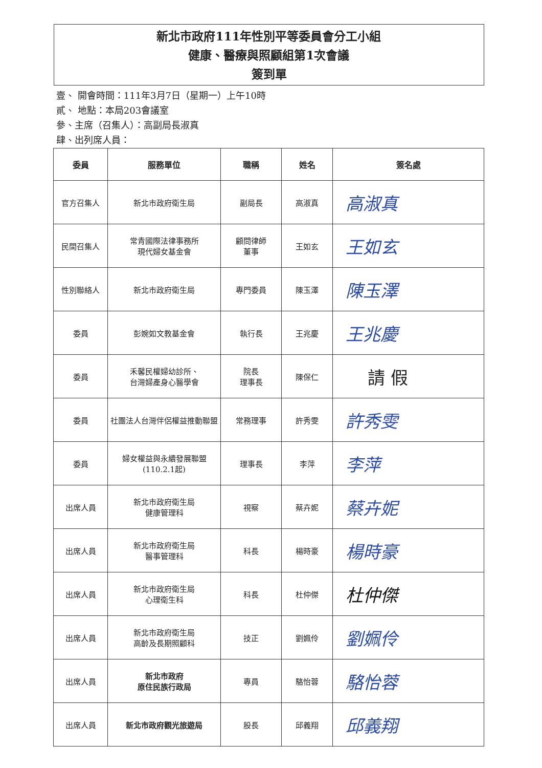新北市政府111年性別平等委員會分工小組
健康、醫療與照顧組第1次會議
簽到單
壹、 開會時間：111年3月7日（星期一）上午10時
貳、 地點：本局203會議室
參、主席（召集人）：高副局長淑真
肆、出列席人員：
| 委員 | 服務單位 | 職稱 | 姓名 | 簽名處 |
| --- | --- | --- | --- | --- |
| 官方召集人 | 新北市政府衛生局 | 副局長 | 高淑真 | 高淑真 |
| 民間召集人 | 常青國際法律事務所 現代婦女基金會 | 顧問律師 董事 | 王如玄 | 王如玄 |
| 性別聯絡人 | 新北市政府衛生局 | 專門委員 | 陳玉澤 | 陳玉澤 |
| 委員 | 彭婉如文教基金會 | 執行長 | 王兆慶 | 王兆慶 |
| 委員 | 禾馨民權婦幼診所、 台灣婦產身心醫學會 | 院長 理事長 | 陳保仁 | 請 假 |
| 委員 | 社團法人台灣伴侶權益推動聯盟 | 常務理事 | 許秀雯 | 許秀雯 |
| 委員 | 婦女權益與永續發展聯盟 (110.2.1起) | 理事長 | 李萍 | 李萍 |
| 出席人員 | 新北市政府衛生局 健康管理科 | 視察 | 蔡卉妮 | 蔡卉妮 |
| 出席人員 | 新北市政府衛生局 醫事管理科 | 科長 | 楊時豪 | 楊時豪 |
| 出席人員 | 新北市政府衛生局 心理衛生科 | 科長 | 杜仲傑 | 杜仲傑 |
| 出席人員 | 新北市政府衛生局 高齡及長期照顧科 | 技正 | 劉姵伶 | 劉姵伶 |
| 出席人員 | 新北市政府 原住民族行政局 | 專員 | 駱怡蓉 | 駱怡蓉 |
| 出席人員 | 新北市政府觀光旅遊局 | 股長 | 邱義翔 | 邱義翔 |